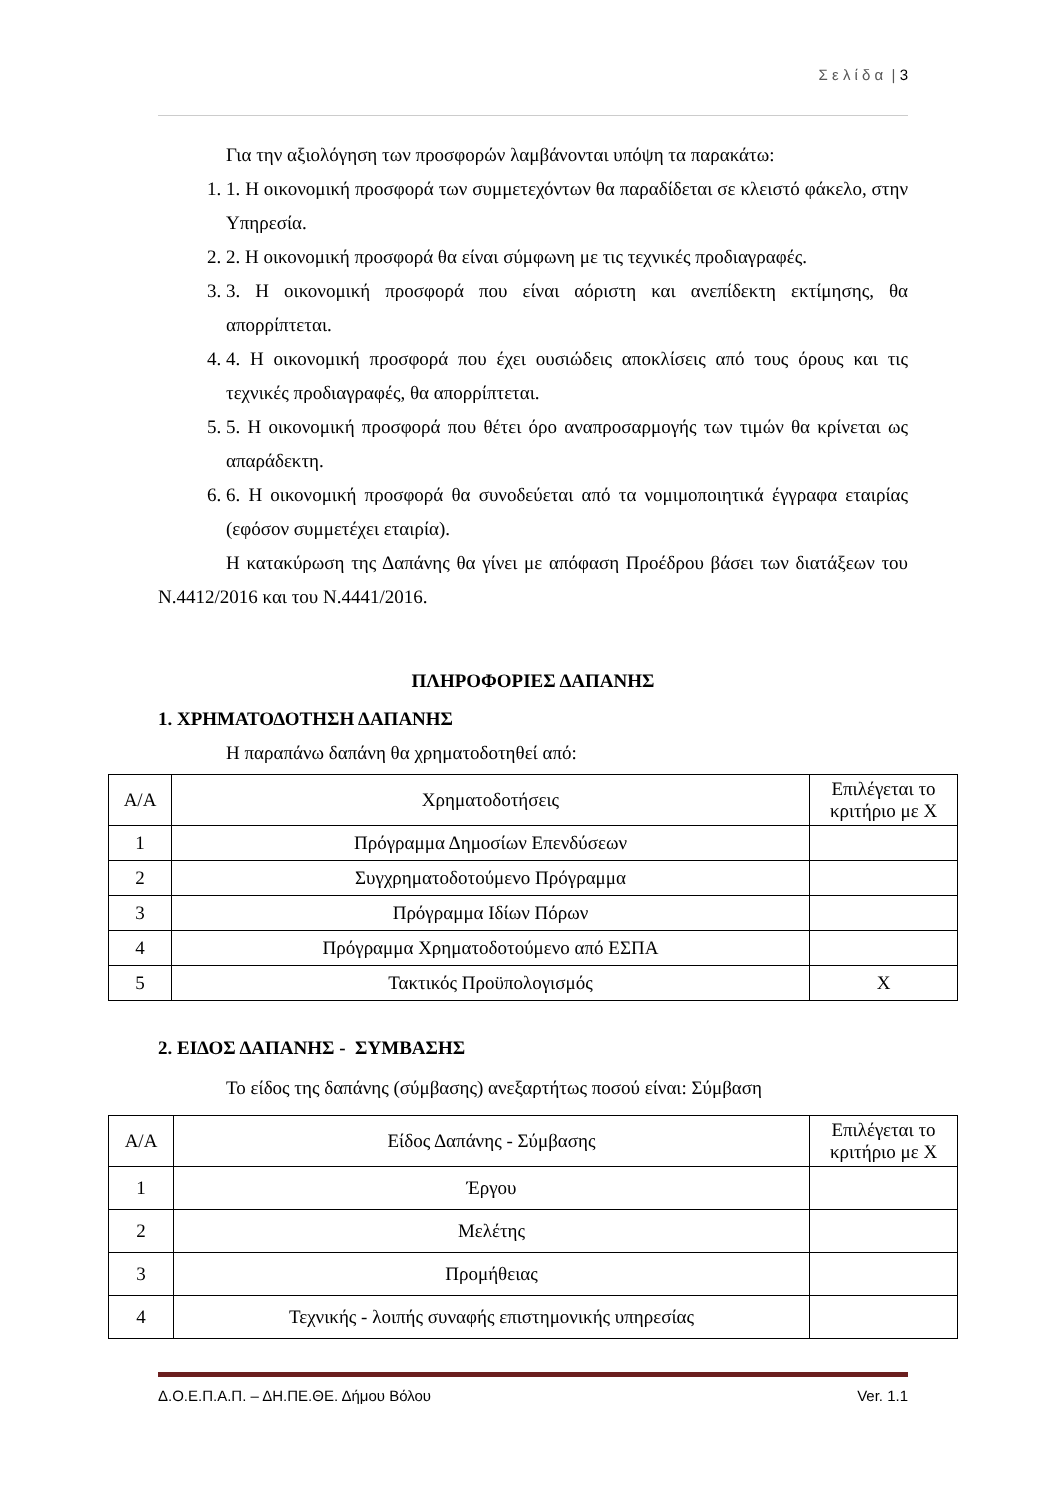Σ ε λ ί δ α | 3
Για την αξιολόγηση των προσφορών λαμβάνονται υπόψη τα παρακάτω:
1. 1. Η οικονομική προσφορά των συμμετεχόντων θα παραδίδεται σε κλειστό φάκελο, στην Υπηρεσία.
2. 2. Η οικονομική προσφορά θα είναι σύμφωνη με τις τεχνικές προδιαγραφές.
3. 3. Η οικονομική προσφορά που είναι αόριστη και ανεπίδεκτη εκτίμησης, θα απορρίπτεται.
4. 4. Η οικονομική προσφορά που έχει ουσιώδεις αποκλίσεις από τους όρους και τις τεχνικές προδιαγραφές, θα απορρίπτεται.
5. 5. Η οικονομική προσφορά που θέτει όρο αναπροσαρμογής των τιμών θα κρίνεται ως απαράδεκτη.
6. 6. Η οικονομική προσφορά θα συνοδεύεται από τα νομιμοποιητικά έγγραφα εταιρίας (εφόσον συμμετέχει εταιρία).
Η κατακύρωση της Δαπάνης θα γίνει με απόφαση Προέδρου βάσει των διατάξεων του Ν.4412/2016 και του Ν.4441/2016.
ΠΛΗΡΟΦΟΡΙΕΣ ΔΑΠΑΝΗΣ
1. ΧΡΗΜΑΤΟΔΟΤΗΣΗ ΔΑΠΑΝΗΣ
Η παραπάνω δαπάνη θα χρηματοδοτηθεί από:
| Α/Α | Χρηματοδοτήσεις | Επιλέγεται το κριτήριο με Χ |
| 1 | Πρόγραμμα Δημοσίων Επενδύσεων | |
| 2 | Συγχρηματοδοτούμενο Πρόγραμμα | |
| 3 | Πρόγραμμα Ιδίων Πόρων | |
| 4 | Πρόγραμμα Χρηματοδοτούμενο από ΕΣΠΑ | |
| 5 | Τακτικός Προϋπολογισμός | Χ |
2. ΕΙΔΟΣ ΔΑΠΑΝΗΣ - ΣΥΜΒΑΣΗΣ
Το είδος της δαπάνης (σύμβασης) ανεξαρτήτως ποσού είναι: Σύμβαση
| Α/Α | Είδος Δαπάνης - Σύμβασης | Επιλέγεται το κριτήριο με Χ |
| 1 | Έργου | |
| 2 | Μελέτης | |
| 3 | Προμήθειας | |
| 4 | Τεχνικής - λοιπής συναφής επιστημονικής υπηρεσίας | |
Δ.Ο.Ε.Π.Α.Π. – ΔΗ.ΠΕ.ΘΕ. Δήμου Βόλου Ver. 1.1